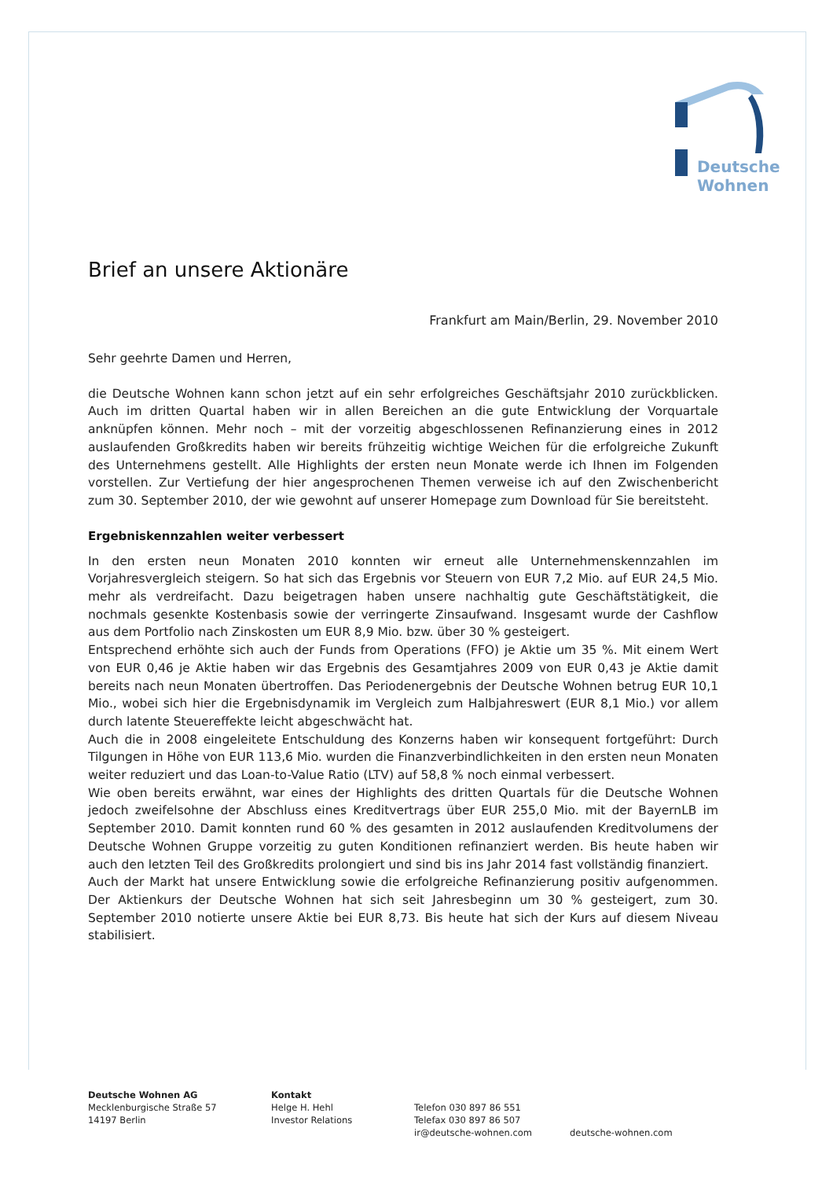Deutsche
Wohnen
Brief an unsere Aktionäre
Frankfurt am Main/Berlin, 29. November 2010
Sehr geehrte Damen und Herren,
die Deutsche Wohnen kann schon jetzt auf ein sehr erfolgreiches Geschäftsjahr 2010 zurückblicken. Auch im dritten Quartal haben wir in allen Bereichen an die gute Entwicklung der Vorquartale anknüpfen können. Mehr noch – mit der vorzeitig abgeschlossenen Refinanzierung eines in 2012 auslaufenden Großkredits haben wir bereits frühzeitig wichtige Weichen für die erfolgreiche Zukunft des Unternehmens gestellt. Alle Highlights der ersten neun Monate werde ich Ihnen im Folgenden vorstellen. Zur Vertiefung der hier angesprochenen Themen verweise ich auf den Zwischenbericht zum 30. September 2010, der wie gewohnt auf unserer Homepage zum Download für Sie bereitsteht.
Ergebniskennzahlen weiter verbessert
In den ersten neun Monaten 2010 konnten wir erneut alle Unternehmenskennzahlen im Vorjahresvergleich steigern. So hat sich das Ergebnis vor Steuern von EUR 7,2 Mio. auf EUR 24,5 Mio. mehr als verdreifacht. Dazu beigetragen haben unsere nachhaltig gute Geschäftstätigkeit, die nochmals gesenkte Kostenbasis sowie der verringerte Zinsaufwand. Insgesamt wurde der Cashflow aus dem Portfolio nach Zinskosten um EUR 8,9 Mio. bzw. über 30 % gesteigert.
Entsprechend erhöhte sich auch der Funds from Operations (FFO) je Aktie um 35 %. Mit einem Wert von EUR 0,46 je Aktie haben wir das Ergebnis des Gesamtjahres 2009 von EUR 0,43 je Aktie damit bereits nach neun Monaten übertroffen. Das Periodenergebnis der Deutsche Wohnen betrug EUR 10,1 Mio., wobei sich hier die Ergebnisdynamik im Vergleich zum Halbjahreswert (EUR 8,1 Mio.) vor allem durch latente Steuereffekte leicht abgeschwächt hat.
Auch die in 2008 eingeleitete Entschuldung des Konzerns haben wir konsequent fortgeführt: Durch Tilgungen in Höhe von EUR 113,6 Mio. wurden die Finanzverbindlichkeiten in den ersten neun Monaten weiter reduziert und das Loan-to-Value Ratio (LTV) auf 58,8 % noch einmal verbessert.
Wie oben bereits erwähnt, war eines der Highlights des dritten Quartals für die Deutsche Wohnen jedoch zweifelsohne der Abschluss eines Kreditvertrags über EUR 255,0 Mio. mit der BayernLB im September 2010. Damit konnten rund 60 % des gesamten in 2012 auslaufenden Kreditvolumens der Deutsche Wohnen Gruppe vorzeitig zu guten Konditionen refinanziert werden. Bis heute haben wir auch den letzten Teil des Großkredits prolongiert und sind bis ins Jahr 2014 fast vollständig finanziert.
Auch der Markt hat unsere Entwicklung sowie die erfolgreiche Refinanzierung positiv aufgenommen. Der Aktienkurs der Deutsche Wohnen hat sich seit Jahresbeginn um 30 % gesteigert, zum 30. September 2010 notierte unsere Aktie bei EUR 8,73. Bis heute hat sich der Kurs auf diesem Niveau stabilisiert.
Deutsche Wohnen AG
Mecklenburgische Straße 57
14197 Berlin
Kontakt
Helge H. Hehl
Investor Relations
Telefon 030 897 86 551
Telefax 030 897 86 507
ir@deutsche-wohnen.com
deutsche-wohnen.com